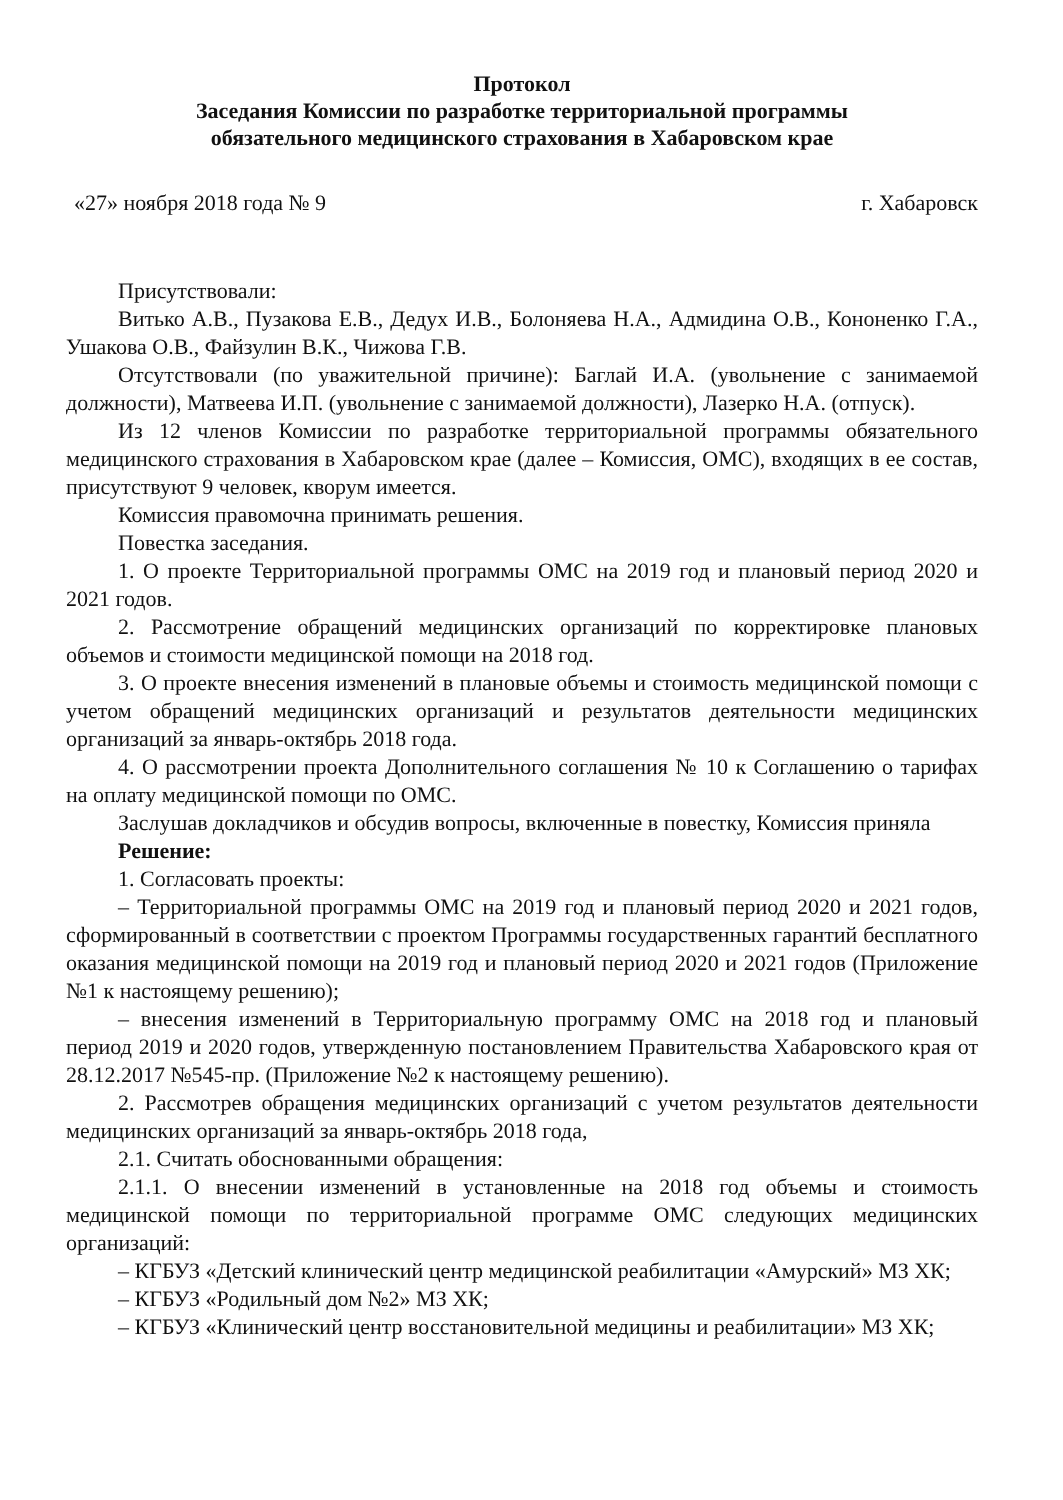Протокол
Заседания Комиссии по разработке территориальной программы
обязательного медицинского страхования в Хабаровском крае
«27» ноября 2018 года № 9 г. Хабаровск
Присутствовали:
Витько А.В., Пузакова Е.В., Дедух И.В., Болоняева Н.А., Адмидина О.В., Кононенко Г.А., Ушакова О.В., Файзулин В.К., Чижова Г.В.
Отсутствовали (по уважительной причине): Баглай И.А. (увольнение с занимаемой должности), Матвеева И.П. (увольнение с занимаемой должности), Лазерко Н.А. (отпуск).
Из 12 членов Комиссии по разработке территориальной программы обязательного медицинского страхования в Хабаровском крае (далее – Комиссия, ОМС), входящих в ее состав, присутствуют 9 человек, кворум имеется.
Комиссия правомочна принимать решения.
Повестка заседания.
1. О проекте Территориальной программы ОМС на 2019 год и плановый период 2020 и 2021 годов.
2. Рассмотрение обращений медицинских организаций по корректировке плановых объемов и стоимости медицинской помощи на 2018 год.
3. О проекте внесения изменений в плановые объемы и стоимость медицинской помощи с учетом обращений медицинских организаций и результатов деятельности медицинских организаций за январь-октябрь 2018 года.
4. О рассмотрении проекта Дополнительного соглашения № 10 к Соглашению о тарифах на оплату медицинской помощи по ОМС.
Заслушав докладчиков и обсудив вопросы, включенные в повестку, Комиссия приняла
Решение:
1. Согласовать проекты:
– Территориальной программы ОМС на 2019 год и плановый период 2020 и 2021 годов, сформированный в соответствии с проектом Программы государственных гарантий бесплатного оказания медицинской помощи на 2019 год и плановый период 2020 и 2021 годов (Приложение №1 к настоящему решению);
– внесения изменений в Территориальную программу ОМС на 2018 год и плановый период 2019 и 2020 годов, утвержденную постановлением Правительства Хабаровского края от 28.12.2017 №545-пр. (Приложение №2 к настоящему решению).
2. Рассмотрев обращения медицинских организаций с учетом результатов деятельности медицинских организаций за январь-октябрь 2018 года,
2.1. Считать обоснованными обращения:
2.1.1. О внесении изменений в установленные на 2018 год объемы и стоимость медицинской помощи по территориальной программе ОМС следующих медицинских организаций:
– КГБУЗ «Детский клинический центр медицинской реабилитации «Амурский» МЗ ХК;
– КГБУЗ «Родильный дом №2» МЗ ХК;
– КГБУЗ «Клинический центр восстановительной медицины и реабилитации» МЗ ХК;